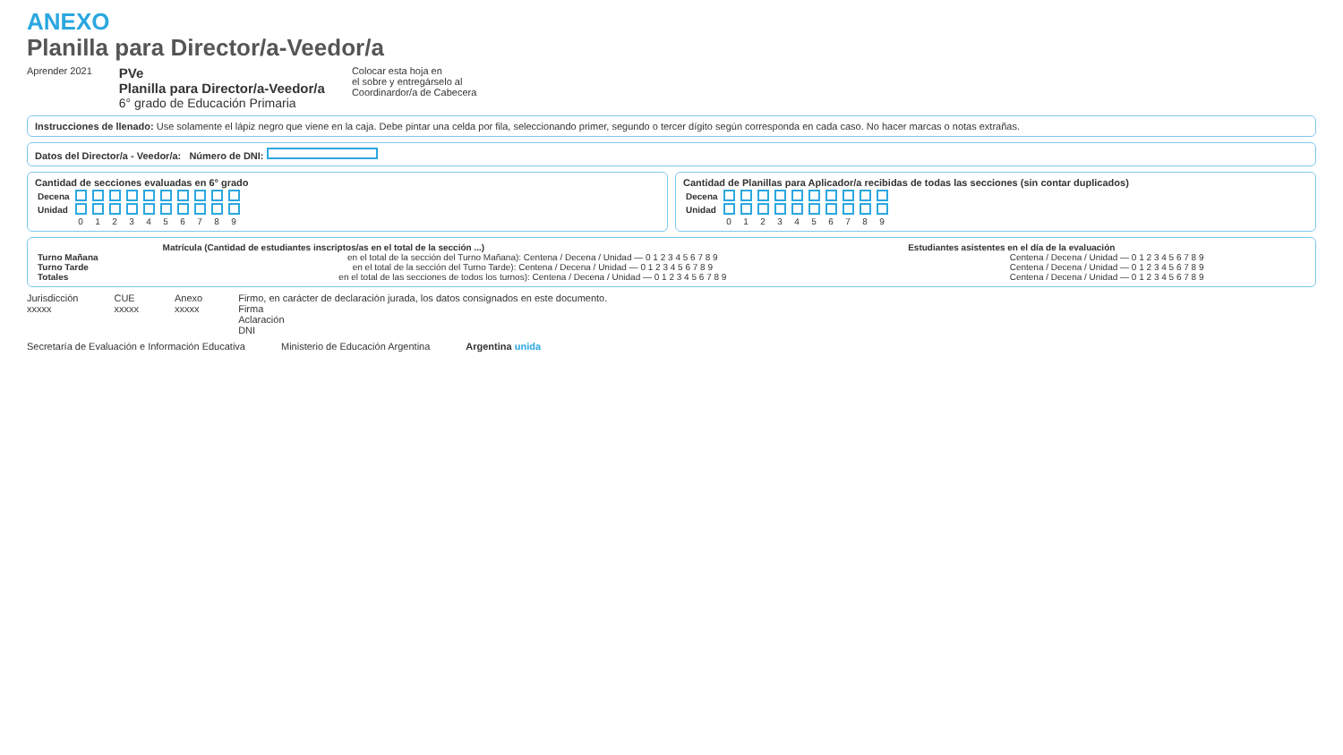ANEXO
Planilla para Director/a-Veedor/a
Aprender 2021
PVe
Planilla para Director/a-Veedor/a
6° grado de Educación Primaria
Colocar esta hoja en
el sobre y entregárselo al
Coordinardor/a de Cabecera
Instrucciones de llenado: Use solamente el lápiz negro que viene en la caja. Debe pintar una celda por fila, seleccionando primer, segundo o tercer dígito según corresponda en cada caso. No hacer marcas o notas extrañas.
Datos del Director/a - Veedor/a: Número de DNI:
Cantidad de secciones evaluadas en 6° grado
| Decena | | | | | | | | | | |
| Unidad | | | | | | | | | | |
| | 0 | 1 | 2 | 3 | 4 | 5 | 6 | 7 | 8 | 9 |
Cantidad de Planillas para Aplicador/a recibidas de todas las secciones (sin contar duplicados)
| Decena | | | | | | | | | | |
| Unidad | | | | | | | | | | |
| | 0 | 1 | 2 | 3 | 4 | 5 | 6 | 7 | 8 | 9 |
| | Matrícula (Cantidad de estudiantes inscriptos/as en el total de la sección ...) | Estudiantes asistentes en el día de la evaluación |
| --- | --- | --- |
| Turno Mañana | en el total de la sección del Turno Mañana): Centena / Decena / Unidad — 0 1 2 3 4 5 6 7 8 9 | Centena / Decena / Unidad — 0 1 2 3 4 5 6 7 8 9 |
| Turno Tarde | en el total de la sección del Turno Tarde): Centena / Decena / Unidad — 0 1 2 3 4 5 6 7 8 9 | Centena / Decena / Unidad — 0 1 2 3 4 5 6 7 8 9 |
| Totales | en el total de las secciones de todos los turnos): Centena / Decena / Unidad — 0 1 2 3 4 5 6 7 8 9 | Centena / Decena / Unidad — 0 1 2 3 4 5 6 7 8 9 |
Jurisdicción
xxxxx
CUE
xxxxx
Anexo
xxxxx
Firmo, en carácter de declaración jurada, los datos consignados en este documento.
Firma
Aclaración
DNI
Secretaría de Evaluación e Información Educativa
Ministerio de Educación Argentina
Argentina unida